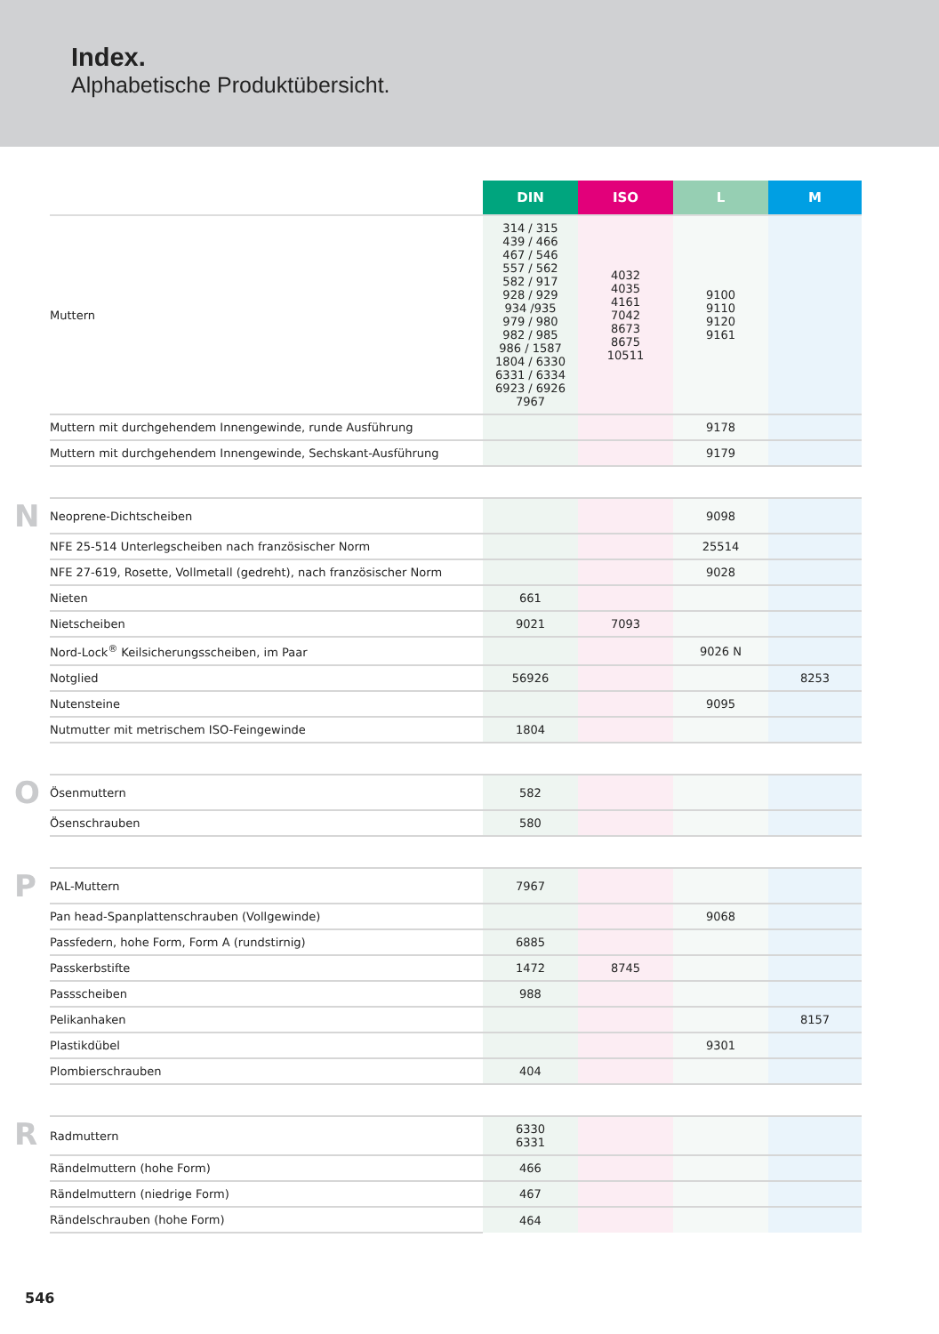Index.
Alphabetische Produktübersicht.
| | | DIN | ISO | L | M |
| | Muttern | 314 / 315 439 / 466 467 / 546 557 / 562 582 / 917 928 / 929 934 /935 979 / 980 982 / 985 986 / 1587 1804 / 6330 6331 / 6334 6923 / 6926 7967 | 4032 4035 4161 7042 8673 8675 10511 | 9100 9110 9120 9161 | |
| | Muttern mit durchgehendem Innengewinde, runde Ausführung | | | 9178 | |
| | Muttern mit durchgehendem Innengewinde, Sechskant-Ausführung | | | 9179 | |
| N | Neoprene-Dichtscheiben | | | 9098 | |
| | NFE 25-514 Unterlegscheiben nach französischer Norm | | | 25514 | |
| | NFE 27-619, Rosette, Vollmetall (gedreht), nach französischer Norm | | | 9028 | |
| | Nieten | 661 | | | |
| | Nietscheiben | 9021 | 7093 | | |
| | Nord-Lock<sup>®</sup> Keilsicherungsscheiben, im Paar | | | 9026 N | |
| | Notglied | 56926 | | | 8253 |
| | Nutensteine | | | 9095 | |
| | Nutmutter mit metrischem ISO-Feingewinde | 1804 | | | |
| O | Ösenmuttern | 582 | | | |
| | Ösenschrauben | 580 | | | |
| P | PAL-Muttern | 7967 | | | |
| | Pan head-Spanplattenschrauben (Vollgewinde) | | | 9068 | |
| | Passfedern, hohe Form, Form A (rundstirnig) | 6885 | | | |
| | Passkerbstifte | 1472 | 8745 | | |
| | Passscheiben | 988 | | | |
| | Pelikanhaken | | | | 8157 |
| | Plastikdübel | | | 9301 | |
| | Plombierschrauben | 404 | | | |
| R | Radmuttern | 6330 6331 | | | |
| | Rändelmuttern (hohe Form) | 466 | | | |
| | Rändelmuttern (niedrige Form) | 467 | | | |
| | Rändelschrauben (hohe Form) | 464 | | | |
546